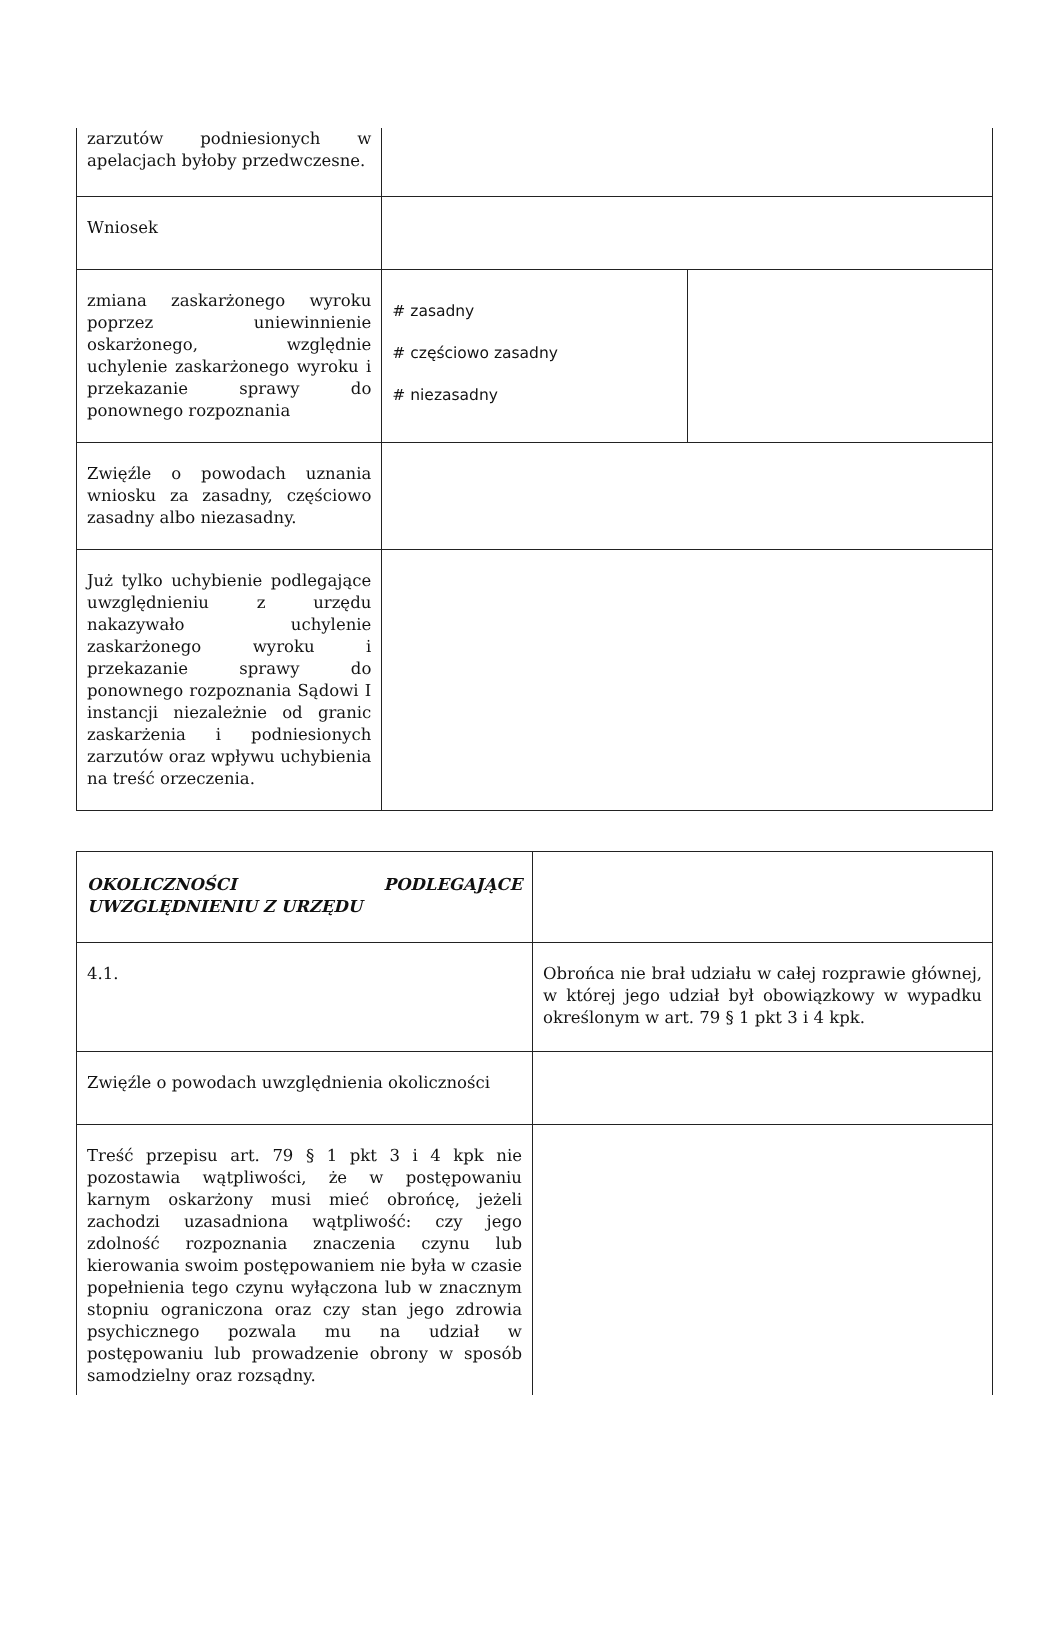| zarzutów podniesionych w apelacjach byłoby przedwczesne. | | |
| Wniosek | | |
| zmiana zaskarżonego wyroku poprzez uniewinnienie oskarżonego, względnie uchylenie zaskarżonego wyroku i przekazanie sprawy do ponownego rozpoznania | # zasadny # częściowo zasadny # niezasadny | |
| Zwięźle o powodach uznania wniosku za zasadny, częściowo zasadny albo niezasadny. | | |
| Już tylko uchybienie podlegające uwzględnieniu z urzędu nakazywało uchylenie zaskarżonego wyroku i przekazanie sprawy do ponownego rozpoznania Sądowi I instancji niezależnie od granic zaskarżenia i podniesionych zarzutów oraz wpływu uchybienia na treść orzeczenia. | | |
| OKOLICZNOŚCI PODLEGAJĄCE UWZGLĘDNIENIU Z URZĘDU | |
| 4.1. | Obrońca nie brał udziału w całej rozprawie głównej, w której jego udział był obowiązkowy w wypadku określonym w art. 79 § 1 pkt 3 i 4 kpk. |
| Zwięźle o powodach uwzględnienia okoliczności | |
| Treść przepisu art. 79 § 1 pkt 3 i 4 kpk nie pozostawia wątpliwości, że w postępowaniu karnym oskarżony musi mieć obrońcę, jeżeli zachodzi uzasadniona wątpliwość: czy jego zdolność rozpoznania znaczenia czynu lub kierowania swoim postępowaniem nie była w czasie popełnienia tego czynu wyłączona lub w znacznym stopniu ograniczona oraz czy stan jego zdrowia psychicznego pozwala mu na udział w postępowaniu lub prowadzenie obrony w sposób samodzielny oraz rozsądny. | |